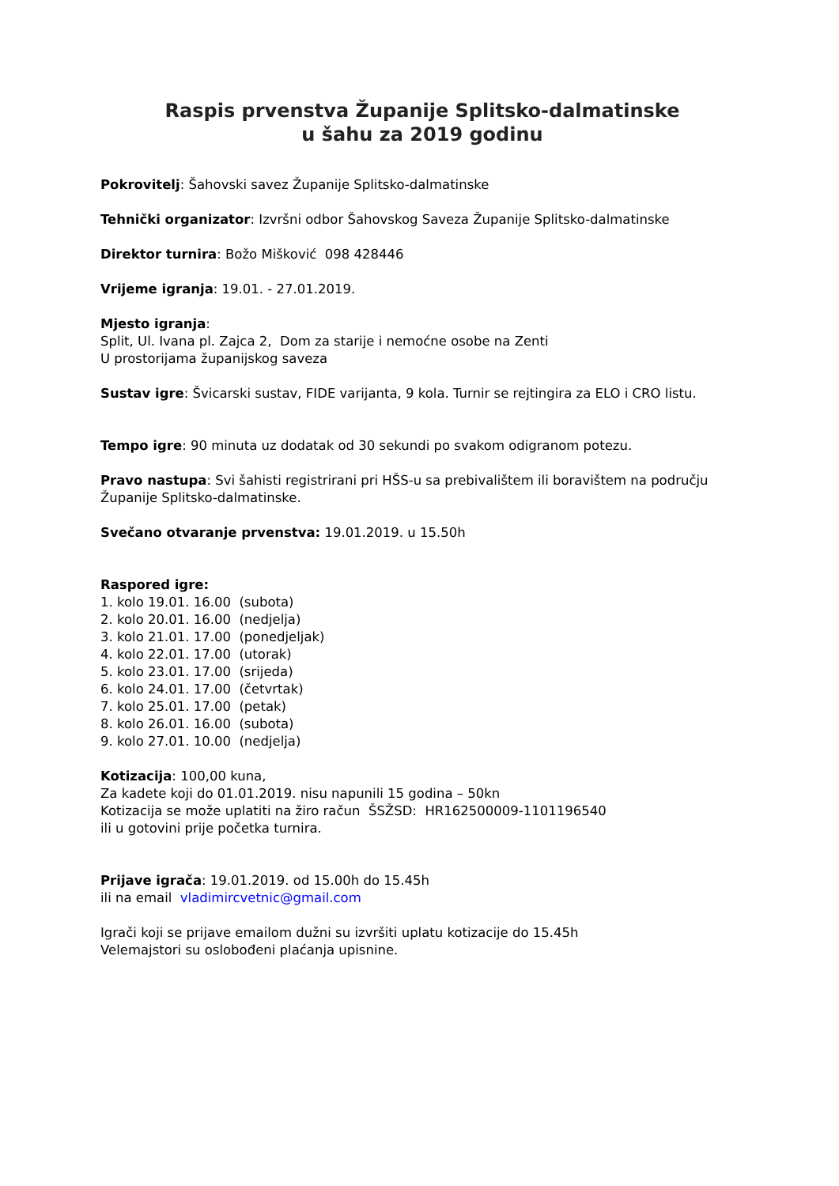Raspis prvenstva Županije Splitsko-dalmatinske
u šahu za 2019 godinu
Pokrovitelj: Šahovski savez Županije Splitsko-dalmatinske
Tehnički organizator: Izvršni odbor Šahovskog Saveza Županije Splitsko-dalmatinske
Direktor turnira: Božo Mišković 098 428446
Vrijeme igranja: 19.01. - 27.01.2019.
Mjesto igranja:
Split, Ul. Ivana pl. Zajca 2, Dom za starije i nemoćne osobe na Zenti
U prostorijama županijskog saveza
Sustav igre: Švicarski sustav, FIDE varijanta, 9 kola. Turnir se rejtingira za ELO i CRO listu.
Tempo igre: 90 minuta uz dodatak od 30 sekundi po svakom odigranom potezu.
Pravo nastupa: Svi šahisti registrirani pri HŠS-u sa prebivalištem ili boravištem na području Županije Splitsko-dalmatinske.
Svečano otvaranje prvenstva: 19.01.2019. u 15.50h
Raspored igre:
1. kolo 19.01. 16.00 (subota)
2. kolo 20.01. 16.00 (nedjelja)
3. kolo 21.01. 17.00 (ponedjeljak)
4. kolo 22.01. 17.00 (utorak)
5. kolo 23.01. 17.00 (srijeda)
6. kolo 24.01. 17.00 (četvrtak)
7. kolo 25.01. 17.00 (petak)
8. kolo 26.01. 16.00 (subota)
9. kolo 27.01. 10.00 (nedjelja)
Kotizacija: 100,00 kuna,
Za kadete koji do 01.01.2019. nisu napunili 15 godina – 50kn
Kotizacija se može uplatiti na žiro račun ŠSŽSD: HR162500009-1101196540
ili u gotovini prije početka turnira.
Prijave igrača: 19.01.2019. od 15.00h do 15.45h
ili na email vladimircvetnic@gmail.com
Igrači koji se prijave emailom dužni su izvršiti uplatu kotizacije do 15.45h
Velemajstori su oslobođeni plaćanja upisnine.